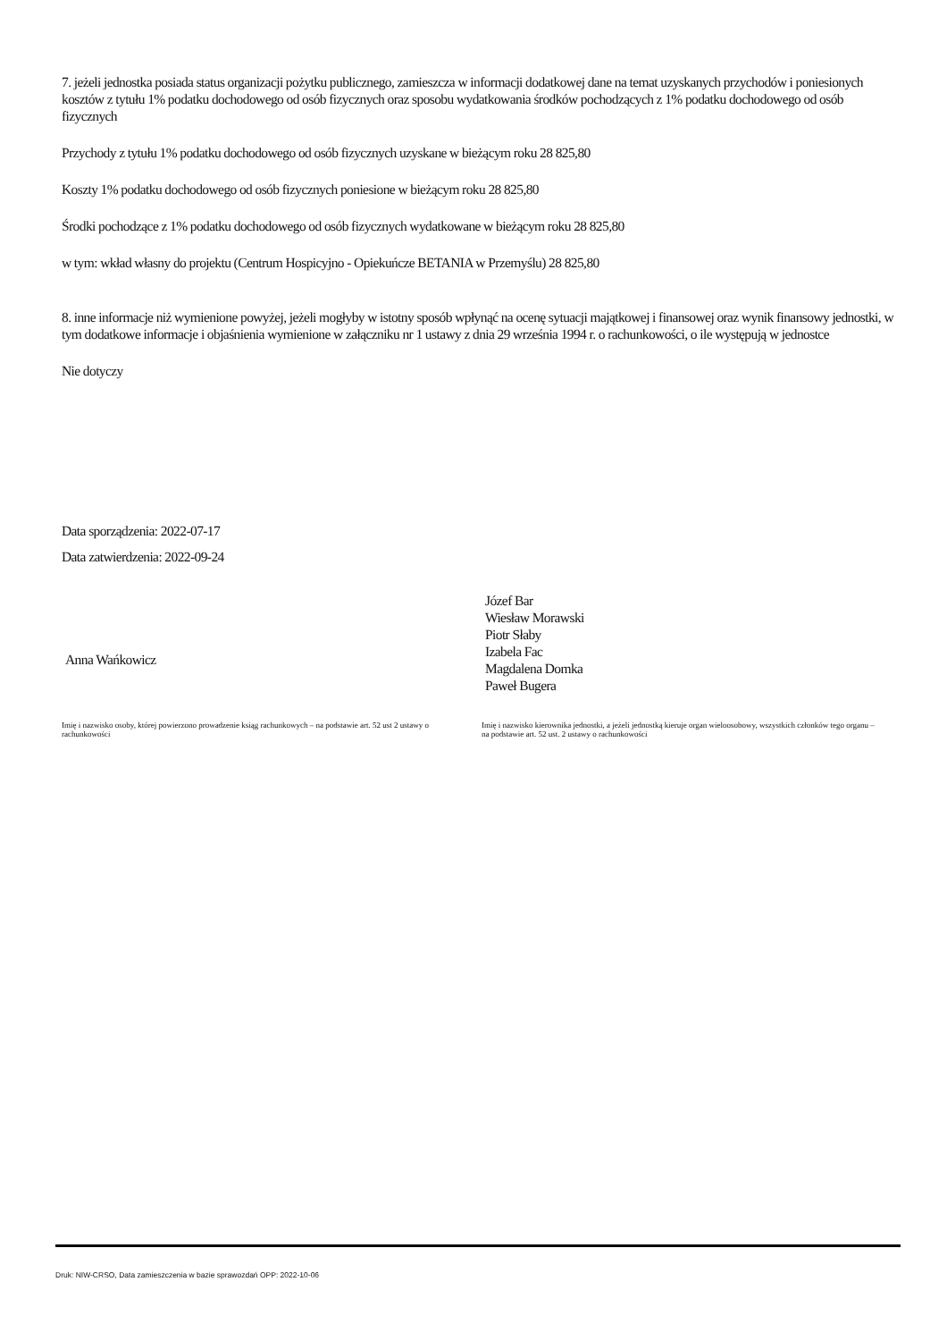7. jeżeli jednostka posiada status organizacji pożytku publicznego, zamieszcza w informacji dodatkowej dane na temat uzyskanych przychodów i poniesionych kosztów z tytułu 1% podatku dochodowego od osób fizycznych oraz sposobu wydatkowania środków pochodzących z 1% podatku dochodowego od osób fizycznych
Przychody z tytułu 1% podatku dochodowego od osób fizycznych uzyskane w bieżącym roku 28 825,80
Koszty 1% podatku dochodowego od osób fizycznych poniesione w bieżącym roku 28 825,80
Środki pochodzące z 1% podatku dochodowego od osób fizycznych wydatkowane w bieżącym roku 28 825,80
w tym: wkład własny do projektu (Centrum Hospicyjno - Opiekuńcze BETANIA w Przemyślu) 28 825,80
8. inne informacje niż wymienione powyżej, jeżeli mogłyby w istotny sposób wpłynąć na ocenę sytuacji majątkowej i finansowej oraz wynik finansowy jednostki, w tym dodatkowe informacje i objaśnienia wymienione w załączniku nr 1 ustawy z dnia 29 września 1994 r. o rachunkowości, o ile występują w jednostce
Nie dotyczy
Data sporządzenia: 2022-07-17
Data zatwierdzenia: 2022-09-24
Anna Wańkowicz
Józef Bar
Wiesław Morawski
Piotr Słaby
Izabela Fac
Magdalena Domka
Paweł Bugera
Imię i nazwisko osoby, której powierzono prowadzenie ksiąg rachunkowych – na podstawie art. 52 ust 2 ustawy o rachunkowości
Imię i nazwisko kierownika jednostki, a jeżeli jednostką kieruje organ wieloosobowy, wszystkich członków tego organu – na podstawie art. 52 ust. 2 ustawy o rachunkowości
Druk: NIW-CRSO, Data zamieszczenia w bazie sprawozdań OPP: 2022-10-06